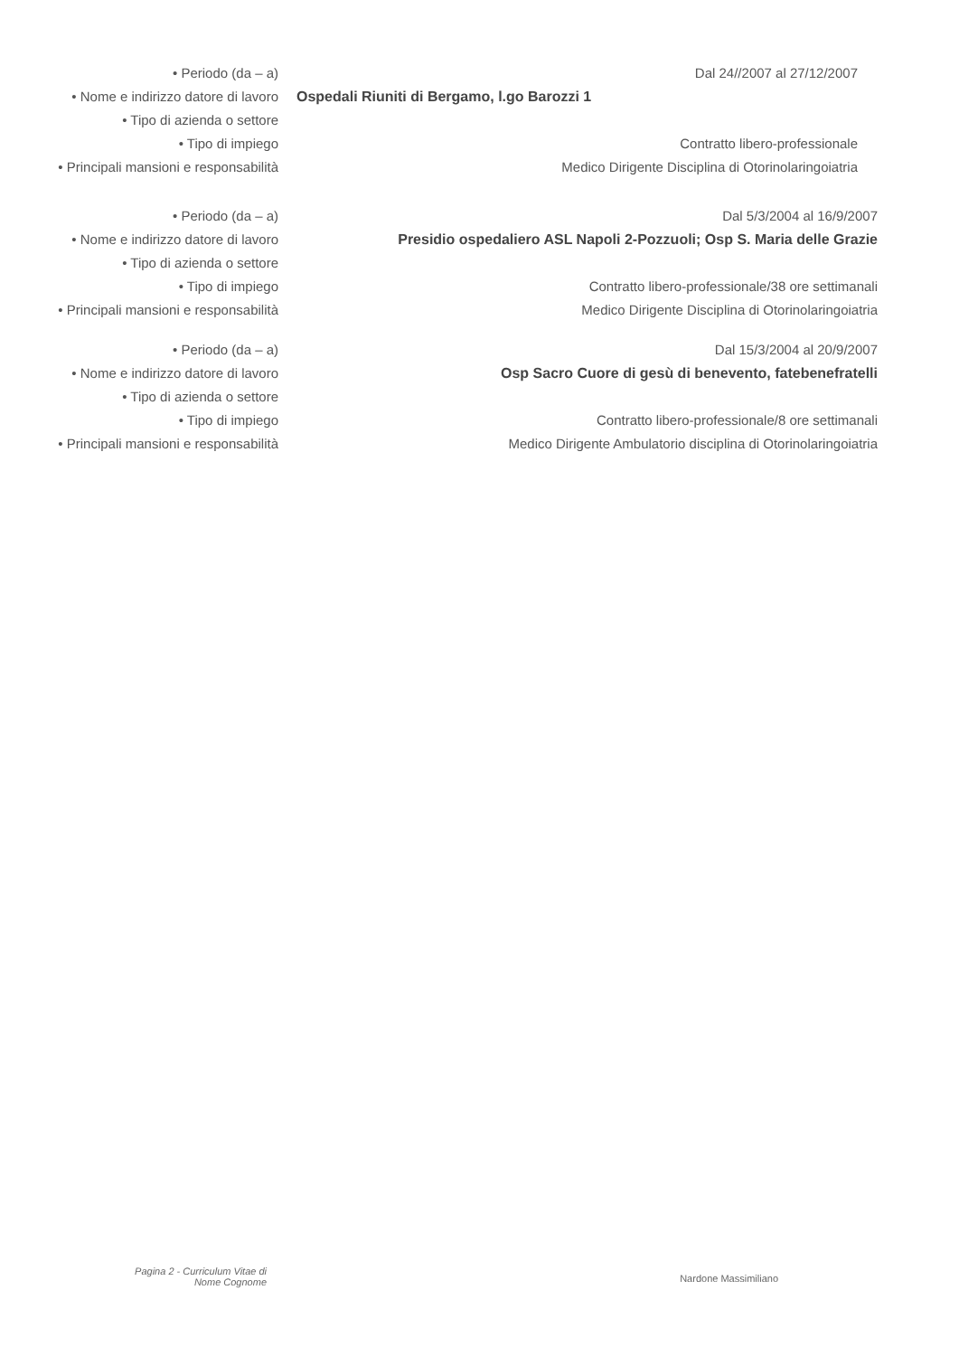• Periodo (da – a)
• Nome e indirizzo datore di lavoro
• Tipo di azienda o settore
• Tipo di impiego
• Principali mansioni e responsabilità
Dal 24//2007 al 27/12/2007
Ospedali Riuniti di Bergamo, l.go Barozzi 1
Contratto libero-professionale
Medico Dirigente Disciplina di Otorinolaringoiatria
• Periodo (da – a)
• Nome e indirizzo datore di lavoro
• Tipo di azienda o settore
• Tipo di impiego
• Principali mansioni e responsabilità
Dal 5/3/2004 al 16/9/2007
Presidio ospedaliero ASL Napoli 2-Pozzuoli; Osp S. Maria delle Grazie
Contratto libero-professionale/38 ore settimanali
Medico Dirigente Disciplina di Otorinolaringoiatria
• Periodo (da – a)
• Nome e indirizzo datore di lavoro
• Tipo di azienda o settore
• Tipo di impiego
• Principali mansioni e responsabilità
Dal 15/3/2004 al 20/9/2007
Osp Sacro Cuore di gesù di benevento, fatebenefratelli
Contratto libero-professionale/8 ore settimanali
Medico Dirigente Ambulatorio disciplina di Otorinolaringoiatria
Pagina 2 - Curriculum Vitae di
Nome Cognome
Nardone Massimiliano